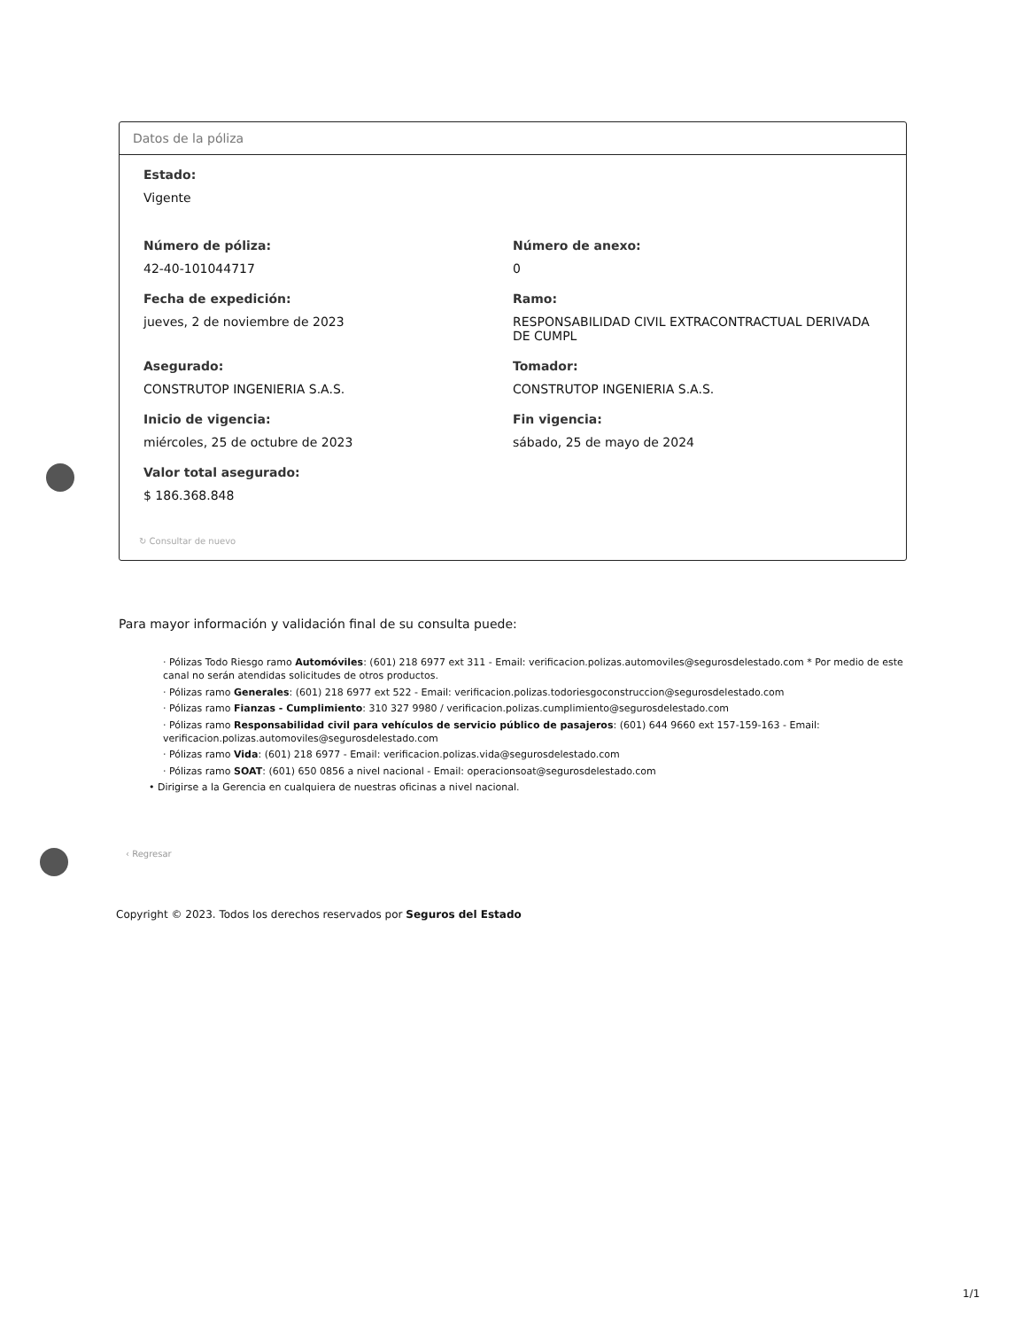Datos de la póliza
Estado:
Vigente
Número de póliza:
42-40-101044717
Número de anexo:
0
Fecha de expedición:
jueves, 2 de noviembre de 2023
Ramo:
RESPONSABILIDAD CIVIL EXTRACONTRACTUAL DERIVADA DE CUMPL
Asegurado:
CONSTRUTOP INGENIERIA S.A.S.
Tomador:
CONSTRUTOP INGENIERIA S.A.S.
Inicio de vigencia:
miércoles, 25 de octubre de 2023
Fin vigencia:
sábado, 25 de mayo de 2024
Valor total asegurado:
$ 186.368.848
↻ Consultar de nuevo
Para mayor información y validación final de su consulta puede:
· Pólizas Todo Riesgo ramo Automóviles: (601) 218 6977 ext 311 - Email: verificacion.polizas.automoviles@segurosdelestado.com * Por medio de este canal no serán atendidas solicitudes de otros productos.
· Pólizas ramo Generales: (601) 218 6977 ext 522 - Email: verificacion.polizas.todoriesgoconstruccion@segurosdelestado.com
· Pólizas ramo Fianzas - Cumplimiento: 310 327 9980 / verificacion.polizas.cumplimiento@segurosdelestado.com
· Pólizas ramo Responsabilidad civil para vehículos de servicio público de pasajeros: (601) 644 9660 ext 157-159-163 - Email: verificacion.polizas.automoviles@segurosdelestado.com
· Pólizas ramo Vida: (601) 218 6977 - Email: verificacion.polizas.vida@segurosdelestado.com
· Pólizas ramo SOAT: (601) 650 0856 a nivel nacional - Email: operacionsoat@segurosdelestado.com
• Dirigirse a la Gerencia en cualquiera de nuestras oficinas a nivel nacional.
‹ Regresar
Copyright © 2023. Todos los derechos reservados por Seguros del Estado
1/1